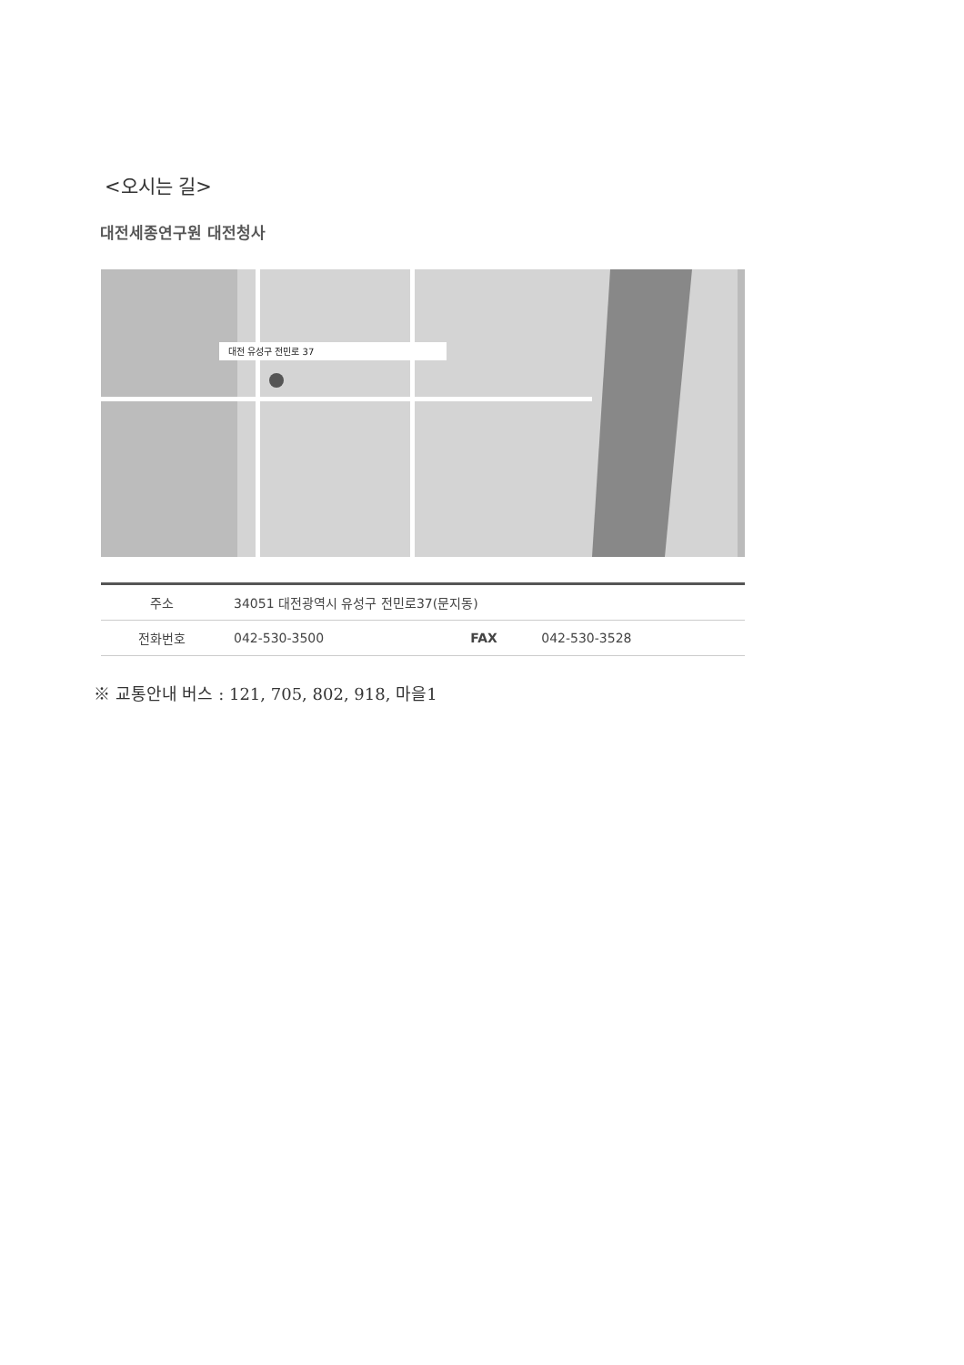<오시는 길>
대전세종연구원 대전청사
대전 유성구 전민로 37
| 주소 | 34051 대전광역시 유성구 전민로37(문지동) | | |
| 전화번호 | 042-530-3500 | FAX | 042-530-3528 |
※ 교통안내 버스 : 121, 705, 802, 918, 마을1